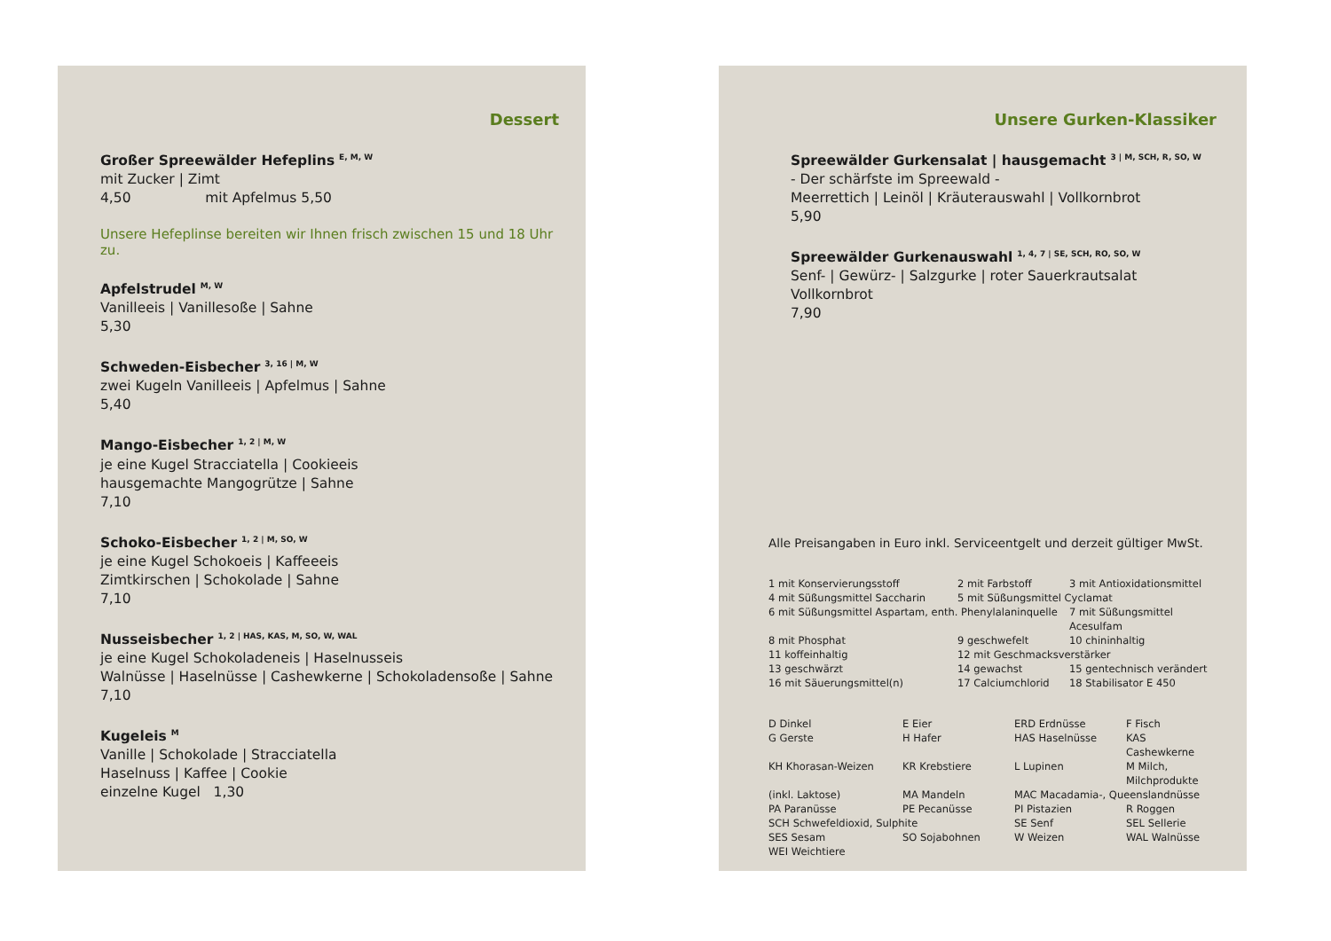Dessert
Großer Spreewälder Hefeplins <sup>E, M, W</sup>
mit Zucker | Zimt
4,50 mit Apfelmus 5,50
Unsere Hefeplinse bereiten wir Ihnen frisch zwischen 15 und 18 Uhr zu.
Apfelstrudel <sup>M, W</sup>
Vanilleeis | Vanillesoße | Sahne
5,30
Schweden-Eisbecher <sup>3, 16 | M, W</sup>
zwei Kugeln Vanilleeis | Apfelmus | Sahne
5,40
Mango-Eisbecher <sup>1, 2 | M, W</sup>
je eine Kugel Stracciatella | Cookieeis
hausgemachte Mangogrütze | Sahne
7,10
Schoko-Eisbecher <sup>1, 2 | M, SO, W</sup>
je eine Kugel Schokoeis | Kaffeeeis
Zimtkirschen | Schokolade | Sahne
7,10
Nusseisbecher <sup>1, 2 | HAS, KAS, M, SO, W, WAL</sup>
je eine Kugel Schokoladeneis | Haselnusseis
Walnüsse | Haselnüsse | Cashewkerne | Schokoladensoße | Sahne
7,10
Kugeleis <sup>M</sup>
Vanille | Schokolade | Stracciatella
Haselnuss | Kaffee | Cookie
einzelne Kugel 1,30
Unsere Gurken-Klassiker
Spreewälder Gurkensalat | hausgemacht <sup>3 | M, SCH, R, SO, W</sup>
- Der schärfste im Spreewald -
Meerrettich | Leinöl | Kräuterauswahl | Vollkornbrot
5,90
Spreewälder Gurkenauswahl <sup>1, 4, 7 | SE, SCH, RO, SO, W</sup>
Senf- | Gewürz- | Salzgurke | roter Sauerkrautsalat
Vollkornbrot
7,90
Alle Preisangaben in Euro inkl. Serviceentgelt und derzeit gültiger MwSt.
| 1 mit Konservierungsstoff | 2 mit Farbstoff | 3 mit Antioxidationsmittel |
| 4 mit Süßungsmittel Saccharin | 5 mit Süßungsmittel Cyclamat | |
| 6 mit Süßungsmittel Aspartam, enth. Phenylalaninquelle | | 7 mit Süßungsmittel Acesulfam |
| 8 mit Phosphat | 9 geschwefelt | 10 chininhaltig |
| 11 koffeinhaltig | 12 mit Geschmacksverstärker | |
| 13 geschwärzt | 14 gewachst | 15 gentechnisch verändert |
| 16 mit Säuerungsmittel(n) | 17 Calciumchlorid | 18 Stabilisator E 450 |
| D Dinkel | E Eier | ERD Erdnüsse | F Fisch |
| G Gerste | H Hafer | HAS Haselnüsse | KAS Cashewkerne |
| KH Khorasan-Weizen | KR Krebstiere | L Lupinen | M Milch, Milchprodukte |
| (inkl. Laktose) | MA Mandeln | MAC Macadamia-, Queenslandnüsse | |
| PA Paranüsse | PE Pecanüsse | PI Pistazien | R Roggen |
| SCH Schwefeldioxid, Sulphite | | SE Senf | SEL Sellerie |
| SES Sesam | SO Sojabohnen | W Weizen | WAL Walnüsse |
| WEI Weichtiere | | | |